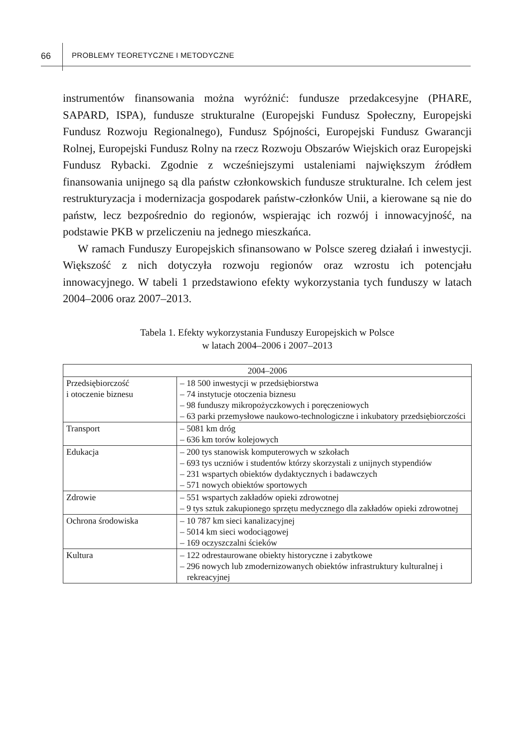66 PROBLEMY TEORETYCZNE I METODYCZNE
instrumentów finansowania można wyróżnić: fundusze przedakcesyjne (PHARE, SAPARD, ISPA), fundusze strukturalne (Europejski Fundusz Społeczny, Europejski Fundusz Rozwoju Regionalnego), Fundusz Spójności, Europejski Fundusz Gwarancji Rolnej, Europejski Fundusz Rolny na rzecz Rozwoju Obszarów Wiejskich oraz Europejski Fundusz Rybacki. Zgodnie z wcześniejszymi ustaleniami największym źródłem finansowania unijnego są dla państw członkowskich fundusze strukturalne. Ich celem jest restrukturyzacja i modernizacja gospodarek państw-członków Unii, a kierowane są nie do państw, lecz bezpośrednio do regionów, wspierając ich rozwój i innowacyjność, na podstawie PKB w przeliczeniu na jednego mieszkańca.
W ramach Funduszy Europejskich sfinansowano w Polsce szereg działań i inwestycji. Większość z nich dotyczyła rozwoju regionów oraz wzrostu ich potencjału innowacyjnego. W tabeli 1 przedstawiono efekty wykorzystania tych funduszy w latach 2004–2006 oraz 2007–2013.
Tabela 1. Efekty wykorzystania Funduszy Europejskich w Polsce
w latach 2004–2006 i 2007–2013
| 2004–2006 | |
| --- | --- |
| Przedsiębiorczość i otoczenie biznesu | – 18 500 inwestycji w przedsiębiorstwa – 74 instytucje otoczenia biznesu – 98 funduszy mikropożyczkowych i poręczeniowych – 63 parki przemysłowe naukowo-technologiczne i inkubatory przedsiębiorczości |
| Transport | – 5081 km dróg – 636 km torów kolejowych |
| Edukacja | – 200 tys stanowisk komputerowych w szkołach – 693 tys uczniów i studentów którzy skorzystali z unijnych stypendiów – 231 wspartych obiektów dydaktycznych i badawczych – 571 nowych obiektów sportowych |
| Zdrowie | – 551 wspartych zakładów opieki zdrowotnej – 9 tys sztuk zakupionego sprzętu medycznego dla zakładów opieki zdrowotnej |
| Ochrona środowiska | – 10 787 km sieci kanalizacyjnej – 5014 km sieci wodociągowej – 169 oczyszczalni ścieków |
| Kultura | – 122 odrestaurowane obiekty historyczne i zabytkowe – 296 nowych lub zmodernizowanych obiektów infrastruktury kulturalnej i rekreacyjnej |